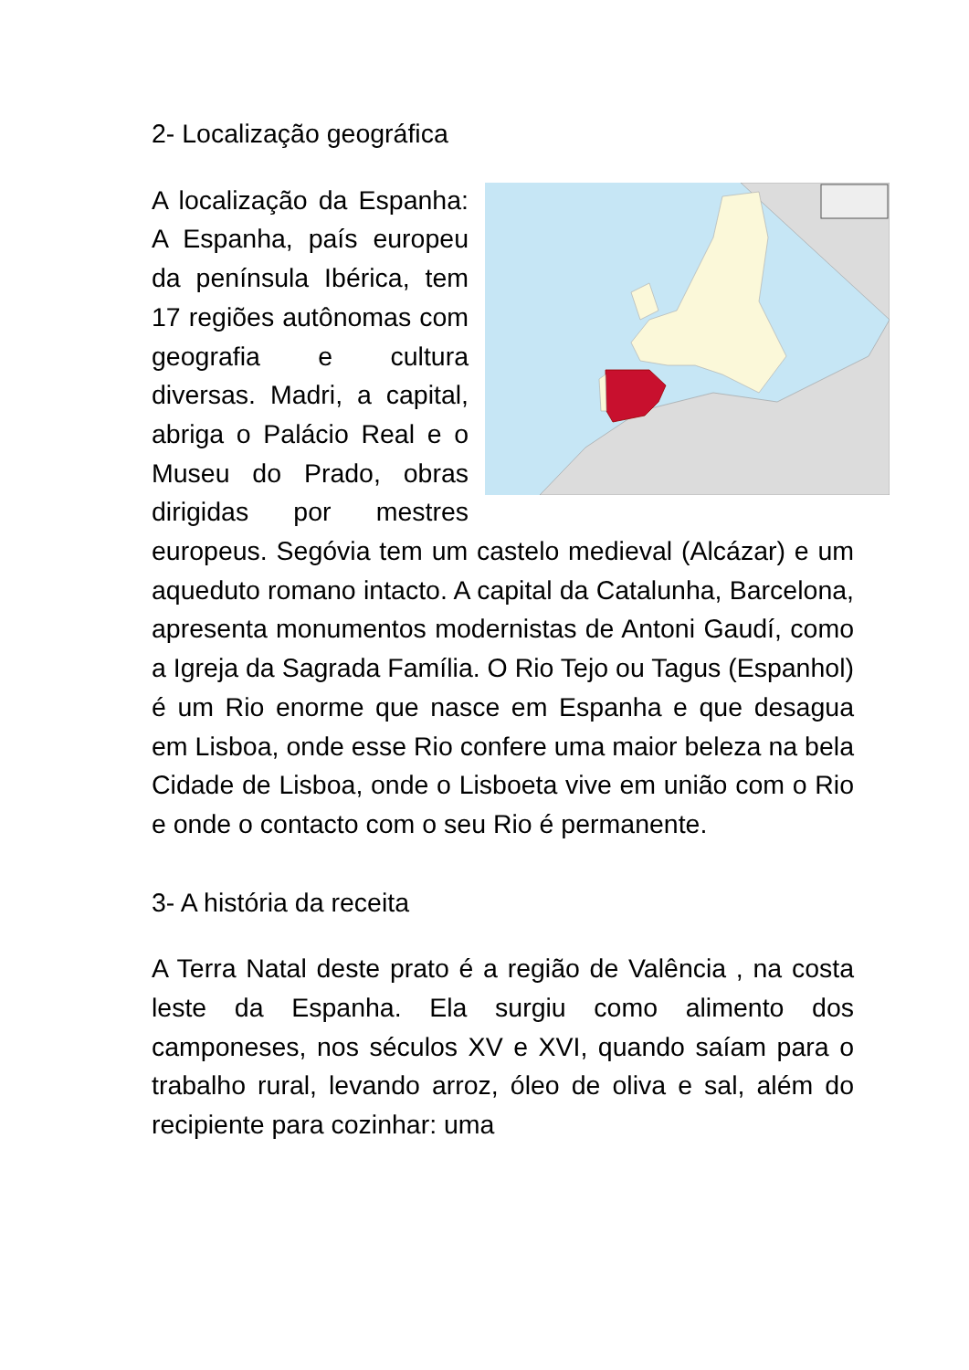2- Localização geográfica
A localização da Espanha: A Espanha, país europeu da península Ibérica, tem 17 regiões autônomas com geografia e cultura diversas. Madri, a capital, abriga o Palácio Real e o Museu do Prado, obras dirigidas por mestres europeus. Segóvia tem um castelo medieval (Alcázar) e um aqueduto romano intacto. A capital da Catalunha, Barcelona, apresenta monumentos modernistas de Antoni Gaudí, como a Igreja da Sagrada Família. O Rio Tejo ou Tagus (Espanhol) é um Rio enorme que nasce em Espanha e que desagua em Lisboa, onde esse Rio confere uma maior beleza na bela Cidade de Lisboa, onde o Lisboeta vive em união com o Rio e onde o contacto com o seu Rio é permanente.
3- A história da receita
A Terra Natal deste prato é a região de Valência , na costa leste da Espanha. Ela surgiu como alimento dos camponeses, nos séculos XV e XVI, quando saíam para o trabalho rural, levando arroz, óleo de oliva e sal, além do recipiente para cozinhar: uma